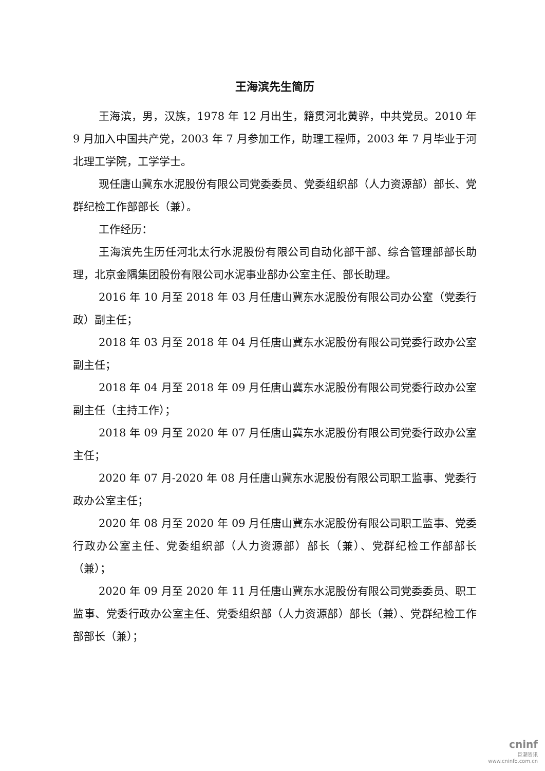王海滨先生简历
王海滨，男，汉族，1978 年 12 月出生，籍贯河北黄骅，中共党员。2010 年 9 月加入中国共产党，2003 年 7 月参加工作，助理工程师，2003 年 7 月毕业于河北理工学院，工学学士。
现任唐山冀东水泥股份有限公司党委委员、党委组织部（人力资源部）部长、党群纪检工作部部长（兼）。
工作经历：
王海滨先生历任河北太行水泥股份有限公司自动化部干部、综合管理部部长助理，北京金隅集团股份有限公司水泥事业部办公室主任、部长助理。
2016 年 10 月至 2018 年 03 月任唐山冀东水泥股份有限公司办公室（党委行政）副主任；
2018 年 03 月至 2018 年 04 月任唐山冀东水泥股份有限公司党委行政办公室副主任；
2018 年 04 月至 2018 年 09 月任唐山冀东水泥股份有限公司党委行政办公室副主任（主持工作）；
2018 年 09 月至 2020 年 07 月任唐山冀东水泥股份有限公司党委行政办公室主任；
2020 年 07 月-2020 年 08 月任唐山冀东水泥股份有限公司职工监事、党委行政办公室主任；
2020 年 08 月至 2020 年 09 月任唐山冀东水泥股份有限公司职工监事、党委行政办公室主任、党委组织部（人力资源部）部长（兼）、党群纪检工作部部长（兼）；
2020 年 09 月至 2020 年 11 月任唐山冀东水泥股份有限公司党委委员、职工监事、党委行政办公室主任、党委组织部（人力资源部）部长（兼）、党群纪检工作部部长（兼）；
cninf
巨潮资讯
www.cninfo.com.cn